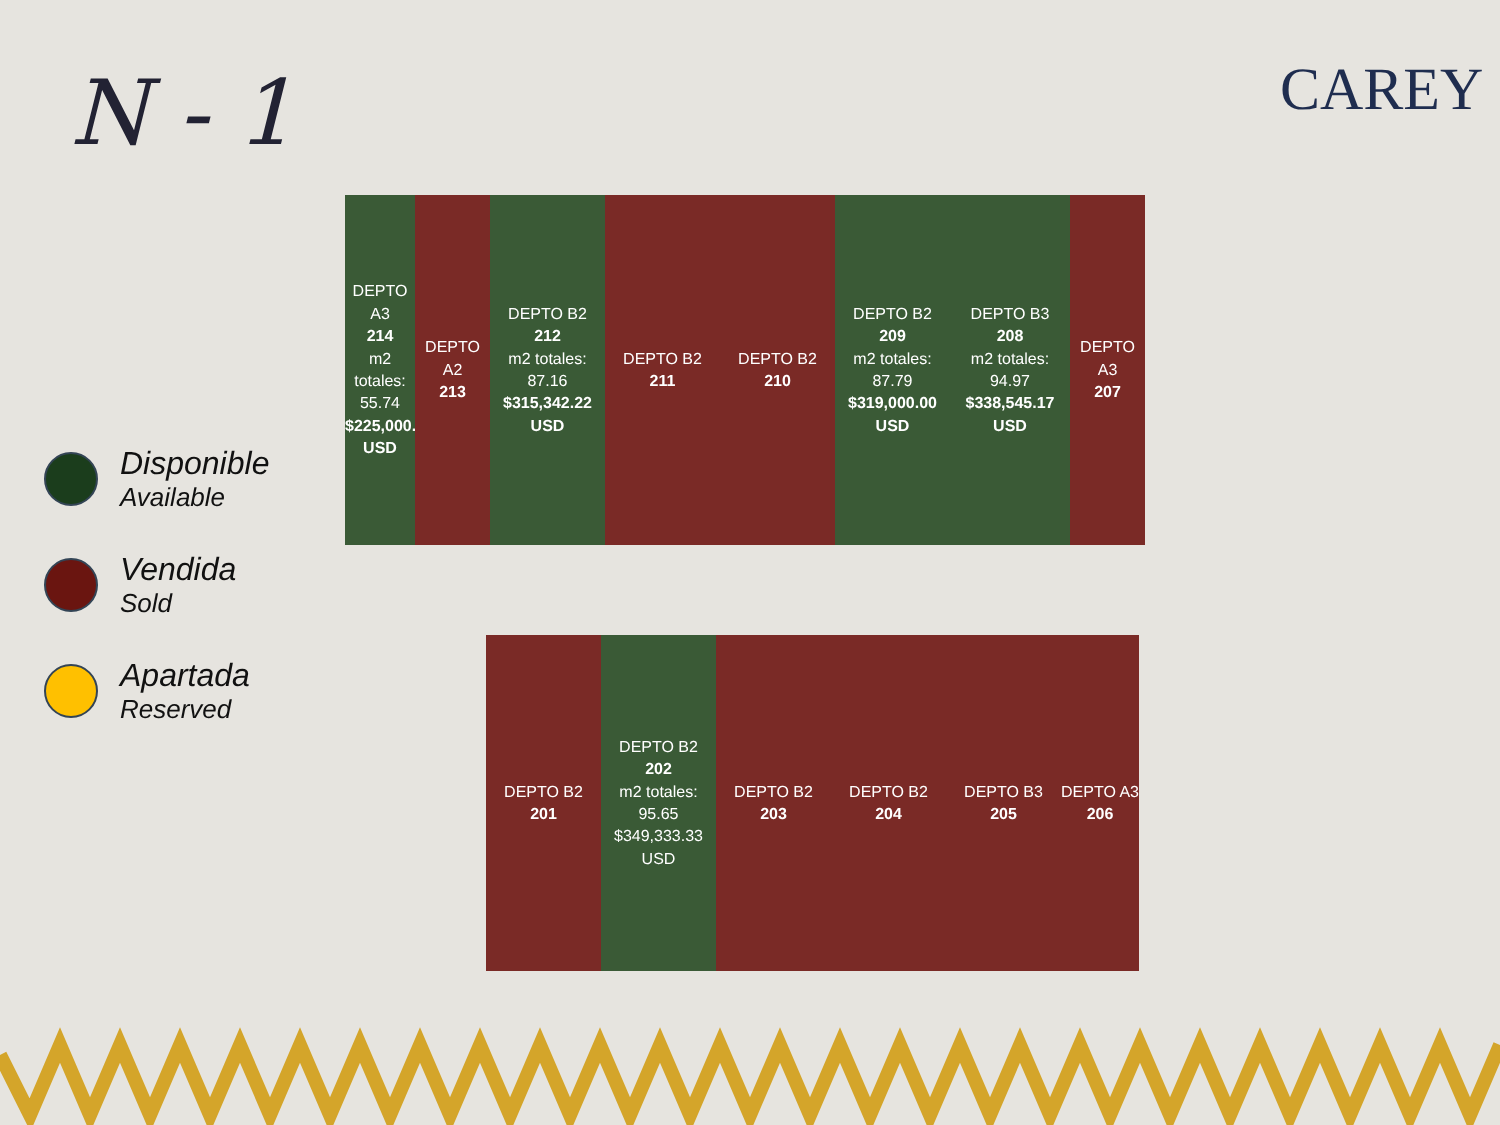N - 1 CAREY
Disponible
Available
Vendida
Sold
Apartada
Reserved
DEPTO A3
214
m2 totales: 55.74
$225,000.00 USD
DEPTO A2
213
DEPTO B2
212
m2 totales: 87.16
$315,342.22 USD
DEPTO B2
211
DEPTO B2
210
DEPTO B2
209
m2 totales: 87.79
$319,000.00 USD
DEPTO B3
208
m2 totales: 94.97
$338,545.17 USD
DEPTO A3
207
DEPTO B2
201
DEPTO B2
202
m2 totales: 95.65
$349,333.33 USD
DEPTO B2
203
DEPTO B2
204
DEPTO B3
205
DEPTO A3
206